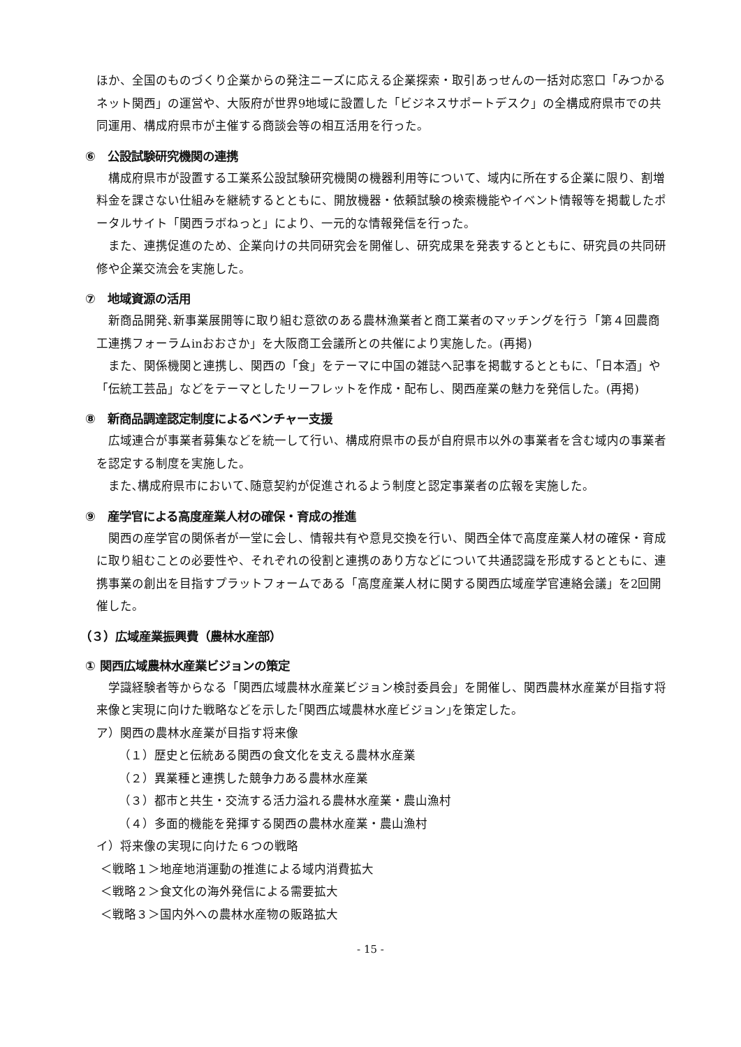ほか、全国のものづくり企業からの発注ニーズに応える企業探索・取引あっせんの一括対応窓口「みつかるネット関西」の運営や、大阪府が世界9地域に設置した「ビジネスサポートデスク」の全構成府県市での共同運用、構成府県市が主催する商談会等の相互活用を行った。
⑥　公設試験研究機関の連携
　構成府県市が設置する工業系公設試験研究機関の機器利用等について、域内に所在する企業に限り、割増料金を課さない仕組みを継続するとともに、開放機器・依頼試験の検索機能やイベント情報等を掲載したポータルサイト「関西ラボねっと」により、一元的な情報発信を行った。
　また、連携促進のため、企業向けの共同研究会を開催し、研究成果を発表するとともに、研究員の共同研修や企業交流会を実施した。
⑦　地域資源の活用
　新商品開発､新事業展開等に取り組む意欲のある農林漁業者と商工業者のマッチングを行う「第４回農商工連携フォーラムinおおさか」を大阪商工会議所との共催により実施した。(再掲)
　また、関係機関と連携し、関西の「食」をテーマに中国の雑誌へ記事を掲載するとともに、「日本酒」や「伝統工芸品」などをテーマとしたリーフレットを作成・配布し、関西産業の魅力を発信した。(再掲)
⑧　新商品調達認定制度によるベンチャー支援
　広域連合が事業者募集などを統一して行い、構成府県市の長が自府県市以外の事業者を含む域内の事業者を認定する制度を実施した。
　また､構成府県市において､随意契約が促進されるよう制度と認定事業者の広報を実施した。
⑨　産学官による高度産業人材の確保・育成の推進
　関西の産学官の関係者が一堂に会し、情報共有や意見交換を行い、関西全体で高度産業人材の確保・育成に取り組むことの必要性や、それぞれの役割と連携のあり方などについて共通認識を形成するとともに、連携事業の創出を目指すプラットフォームである「高度産業人材に関する関西広域産学官連絡会議」を2回開催した。
（３）広域産業振興費（農林水産部）
① 関西広域農林水産業ビジョンの策定
　学識経験者等からなる「関西広域農林水産業ビジョン検討委員会」を開催し、関西農林水産業が目指す将来像と実現に向けた戦略などを示した｢関西広域農林水産ビジョン｣を策定した。
ア）関西の農林水産業が目指す将来像
（１）歴史と伝統ある関西の食文化を支える農林水産業
（２）異業種と連携した競争力ある農林水産業
（３）都市と共生・交流する活力溢れる農林水産業・農山漁村
（４）多面的機能を発揮する関西の農林水産業・農山漁村
イ）将来像の実現に向けた６つの戦略
＜戦略１＞地産地消運動の推進による域内消費拡大
＜戦略２＞食文化の海外発信による需要拡大
＜戦略３＞国内外への農林水産物の販路拡大
- 15 -